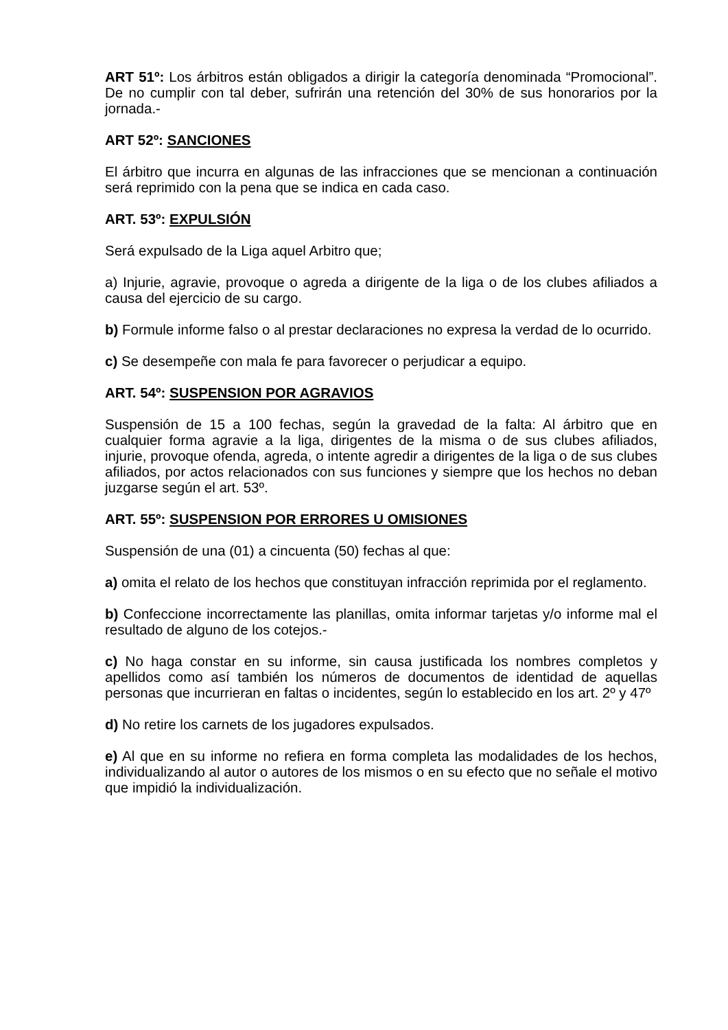ART 51º: Los árbitros están obligados a dirigir la categoría denominada “Promocional”. De no cumplir con tal deber, sufrirán una retención del 30% de sus honorarios por la jornada.-
ART 52º: SANCIONES
El árbitro que incurra en algunas de las infracciones que se mencionan a continuación será reprimido con la pena que se indica en cada caso.
ART. 53º: EXPULSIÓN
Será expulsado de la Liga aquel Arbitro que;
a) Injurie, agravie, provoque o agreda a dirigente de la liga o de los clubes afiliados a causa del ejercicio de su cargo.
b) Formule informe falso o al prestar declaraciones no expresa la verdad de lo ocurrido.
c) Se desempeñe con mala fe para favorecer o perjudicar a equipo.
ART. 54º: SUSPENSION POR AGRAVIOS
Suspensión de 15 a 100 fechas, según la gravedad de la falta: Al árbitro que en cualquier forma agravie a la liga, dirigentes de la misma o de sus clubes afiliados, injurie, provoque ofenda, agreda, o intente agredir a dirigentes de la liga o de sus clubes afiliados, por actos relacionados con sus funciones y siempre que los hechos no deban juzgarse según el art. 53º.
ART. 55º: SUSPENSION POR ERRORES U OMISIONES
Suspensión de una (01) a cincuenta (50) fechas al que:
a) omita el relato de los hechos que constituyan infracción reprimida por el reglamento.
b) Confeccione incorrectamente las planillas, omita informar tarjetas y/o informe mal el resultado de alguno de los cotejos.-
c) No haga constar en su informe, sin causa justificada los nombres completos y apellidos como así también los números de documentos de identidad de aquellas personas que incurrieran en faltas o incidentes, según lo establecido en los art. 2º y 47º
d) No retire los carnets de los jugadores expulsados.
e) Al que en su informe no refiera en forma completa las modalidades de los hechos, individualizando al autor o autores de los mismos o en su efecto que no señale el motivo que impidió la individualización.